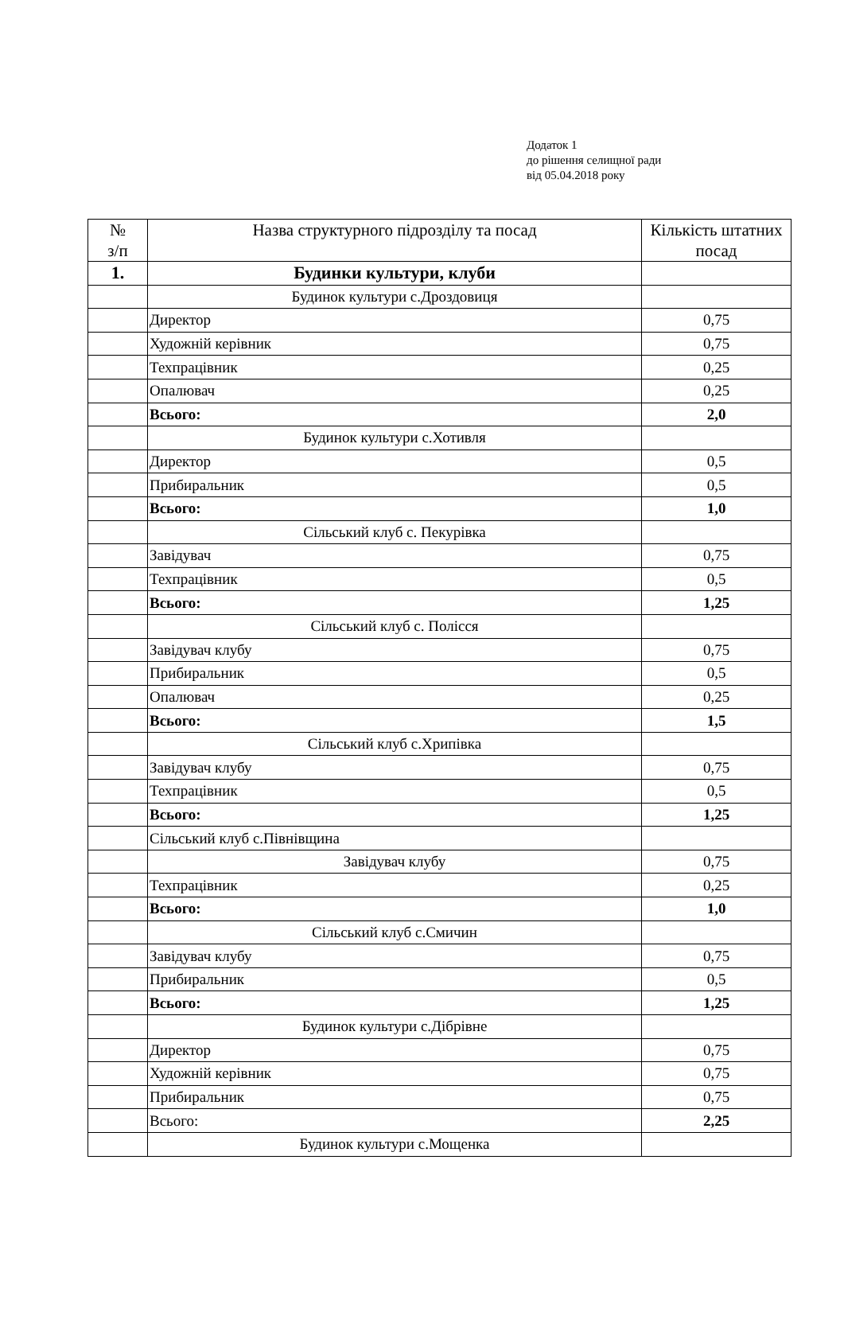Додаток 1
до рішення селищної ради
від 05.04.2018 року
| № з/п | Назва структурного підрозділу та посад | Кількість штатних посад |
| --- | --- | --- |
| 1. | Будинки культури, клуби | |
| | Будинок культури с.Дроздовиця | |
| | Директор | 0,75 |
| | Художній керівник | 0,75 |
| | Техпрацівник | 0,25 |
| | Опалювач | 0,25 |
| | Всього: | 2,0 |
| | Будинок культури с.Хотивля | |
| | Директор | 0,5 |
| | Прибиральник | 0,5 |
| | Всього: | 1,0 |
| | Сільський клуб с. Пекурівка | |
| | Завідувач | 0,75 |
| | Техпрацівник | 0,5 |
| | Всього: | 1,25 |
| | Сільський клуб с. Полісся | |
| | Завідувач клубу | 0,75 |
| | Прибиральник | 0,5 |
| | Опалювач | 0,25 |
| | Всього: | 1,5 |
| | Сільський клуб с.Хрипівка | |
| | Завідувач клубу | 0,75 |
| | Техпрацівник | 0,5 |
| | Всього: | 1,25 |
| | Сільський клуб с.Півнівщина | |
| | Завідувач клубу | 0,75 |
| | Техпрацівник | 0,25 |
| | Всього: | 1,0 |
| | Сільський клуб с.Смичин | |
| | Завідувач клубу | 0,75 |
| | Прибиральник | 0,5 |
| | Всього: | 1,25 |
| | Будинок культури с.Дібрівне | |
| | Директор | 0,75 |
| | Художній керівник | 0,75 |
| | Прибиральник | 0,75 |
| | Всього: | 2,25 |
| | Будинок культури с.Мощенка | |